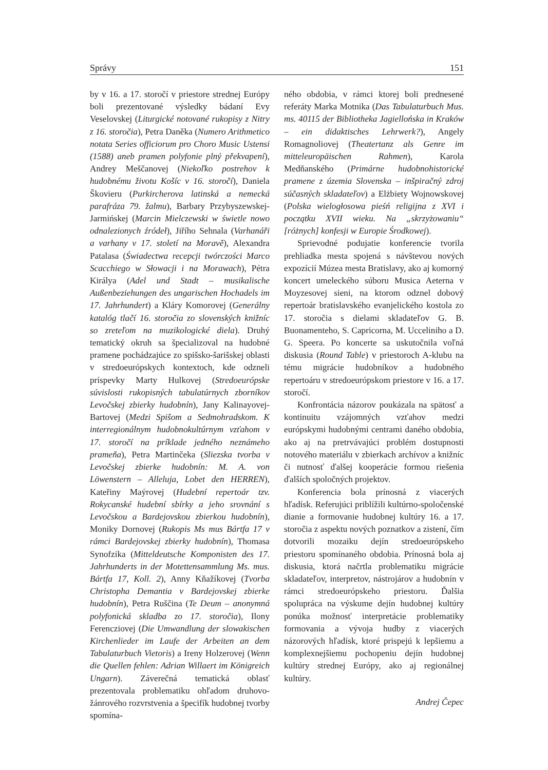Správy 151
by v 16. a 17. storočí v priestore strednej Európy boli prezentované výsledky bádaní Evy Veselovskej (Liturgické notované rukopisy z Nitry z 16. storočia), Petra Daněka (Numero Arithmetico notata Series officiorum pro Choro Music Ustensi (1588) aneb pramen polyfonie plný překvapení), Andrey Meščanovej (Niekoľko postrehov k hudobnému životu Košíc v 16. storočí), Daniela Škovieru (Purkircherova latinská a nemecká parafráza 79. žalmu), Barbary Przybyszewskej-Jarmińskej (Marcin Mielczewski w świetle nowo odnalezionych źródeł), Jiřího Sehnala (Varhanáři a varhany v 17. století na Moravě), Alexandra Patalasa (Świadectwa recepcji twórczości Marco Scacchiego w Słowacji i na Morawach), Pétra Királya (Adel und Stadt – musikalische Außenbeziehungen des ungarischen Hochadels im 17. Jahrhundert) a Kláry Komorovej (Generálny katalóg tlačí 16. storočia zo slovenských knižníc so zreteľom na muzikologické diela). Druhý tematický okruh sa špecializoval na hudobné pramene pochádzajúce zo spišsko-šarišskej oblasti v stredoeurópskych kontextoch, kde odzneli príspevky Marty Hulkovej (Stredoeurópske súvislosti rukopisných tabulatúrnych zborníkov Levočskej zbierky hudobnín), Jany Kalinayovej-Bartovej (Medzi Spišom a Sedmohradskom. K interregionálnym hudobnokultúrnym vzťahom v 17. storočí na príklade jedného neznámeho prameňa), Petra Martinčeka (Sliezska tvorba v Levočskej zbierke hudobnín: M. A. von Löwenstern – Alleluja, Lobet den HERREN), Kateřiny Maýrovej (Hudební repertoár tzv. Rokycanské hudební sbírky a jeho srovnání s Levočskou a Bardejovskou zbierkou hudobnín), Moniky Dornovej (Rukopis Ms mus Bártfa 17 v rámci Bardejovskej zbierky hudobnín), Thomasa Synofzika (Mitteldeutsche Komponisten des 17. Jahrhunderts in der Motettensammlung Ms. mus. Bártfa 17, Koll. 2), Anny Kňažíkovej (Tvorba Christopha Demantia v Bardejovskej zbierke hudobnín), Petra Ruščina (Te Deum – anonymná polyfonická skladba zo 17. storočia), Ilony Ferencziovej (Die Umwandlung der slowakischen Kirchenlieder im Laufe der Arbeiten an dem Tabulaturbuch Vietoris) a Ireny Holzerovej (Wenn die Quellen fehlen: Adrian Willaert im Königreich Ungarn). Záverečná tematická oblasť prezentovala problematiku ohľadom druhovo-žánrového rozvrstvenia a špecifík hudobnej tvorby spomína-
ného obdobia, v rámci ktorej boli prednesené referáty Marka Motnika (Das Tabulaturbuch Mus. ms. 40115 der Bibliotheka Jagiellońska in Kraków – ein didaktisches Lehrwerk?), Angely Romagnoliovej (Theatertanz als Genre im mitteleuropäischen Rahmen), Karola Medňanského (Primárne hudobnohistorické pramene z územia Slovenska – inšpiračný zdroj súčasných skladateľov) a Elżbiety Wojnowskovej (Polska wielogłosowa pieśń religijna z XVI i początku XVII wieku. Na „skrzyżowaniu“ [różnych] konfesji w Europie Środkowej).
Sprievodné podujatie konferencie tvorila prehliadka mesta spojená s návštevou nových expozícií Múzea mesta Bratislavy, ako aj komorný koncert umeleckého súboru Musica Aeterna v Moyzesovej sieni, na ktorom odznel dobový repertoár bratislavského evanjelického kostola zo 17. storočia s dielami skladateľov G. B. Buonamenteho, S. Capricorna, M. Ucceliniho a D. G. Speera. Po koncerte sa uskutočnila voľná diskusia (Round Table) v priestoroch A-klubu na tému migrácie hudobníkov a hudobného repertoáru v stredoeurópskom priestore v 16. a 17. storočí.
Konfrontácia názorov poukázala na spätosť a kontinuitu vzájomných vzťahov medzi európskymi hudobnými centrami daného obdobia, ako aj na pretrvávajúci problém dostupnosti notového materiálu v zbierkach archívov a knižníc či nutnosť ďalšej kooperácie formou riešenia ďalších spoločných projektov.
Konferencia bola prínosná z viacerých hľadísk. Referujúci priblížili kultúrno-spoločenské dianie a formovanie hudobnej kultúry 16. a 17. storočia z aspektu nových poznatkov a zistení, čím dotvorili mozaiku dejín stredoeurópskeho priestoru spomínaného obdobia. Prínosná bola aj diskusia, ktorá načrtla problematiku migrácie skladateľov, interpretov, nástrojárov a hudobnín v rámci stredoeurópskeho priestoru. Ďalšia spolupráca na výskume dejín hudobnej kultúry ponúka možnosť interpretácie problematiky formovania a vývoja hudby z viacerých názorových hľadísk, ktoré prispejú k lepšiemu a komplexnejšiemu pochopeniu dejín hudobnej kultúry strednej Európy, ako aj regionálnej kultúry.
Andrej Čepec